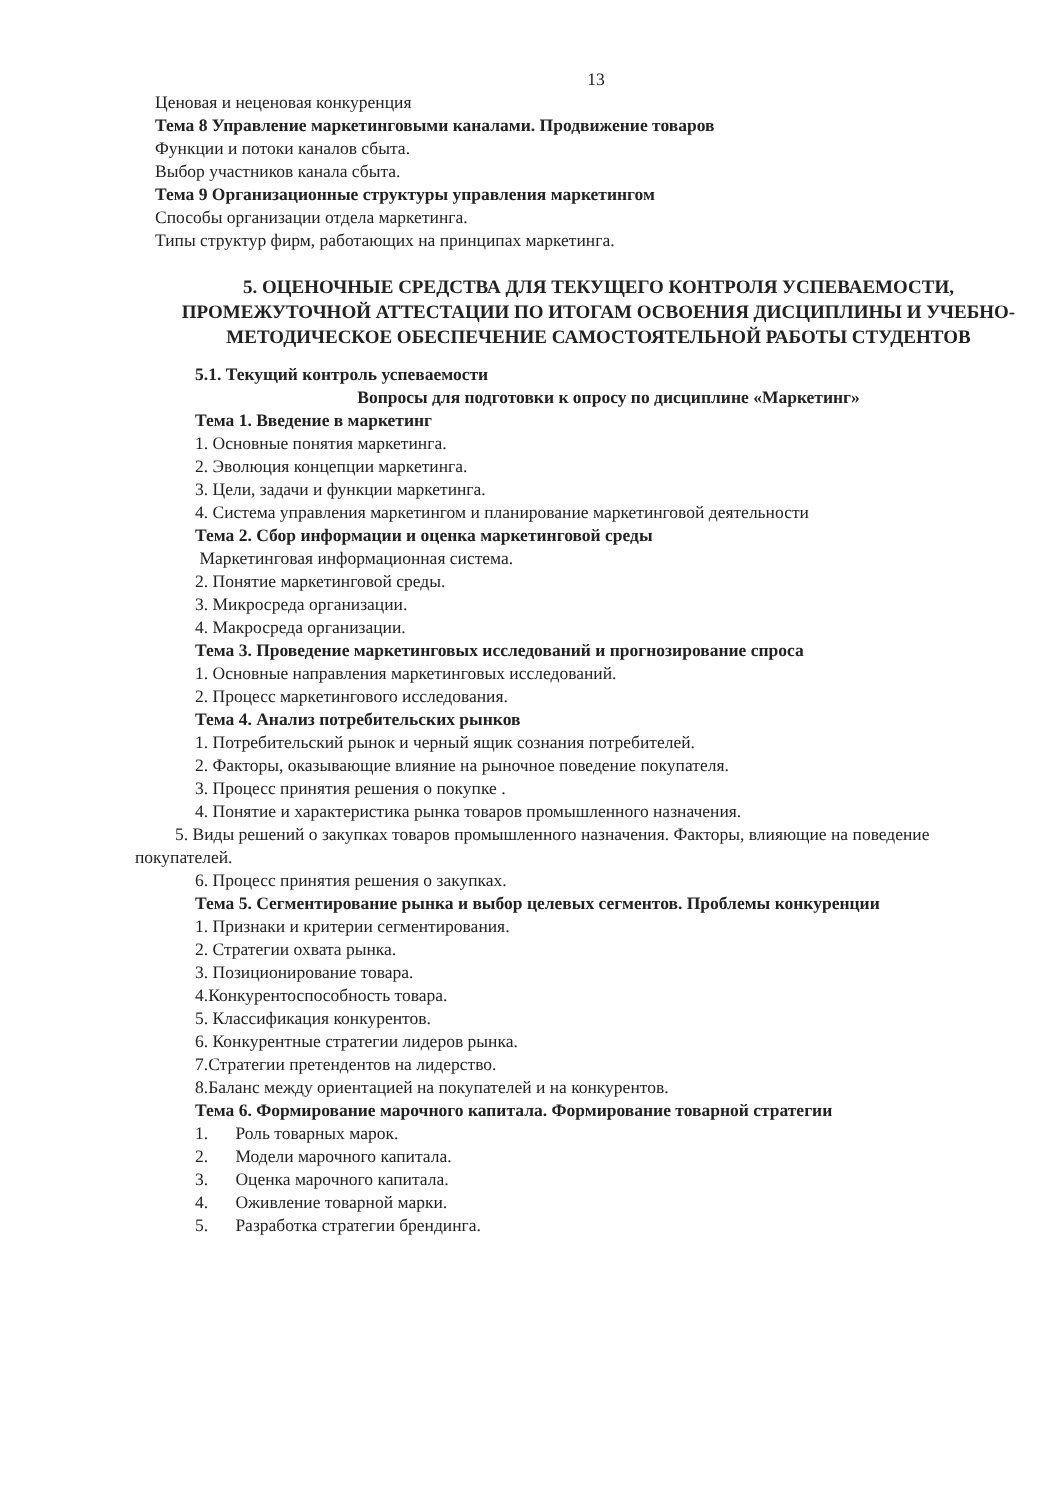13
Ценовая и неценовая конкуренция
Тема 8 Управление маркетинговыми каналами. Продвижение товаров
Функции и потоки каналов сбыта.
Выбор участников канала сбыта.
Тема 9 Организационные структуры управления маркетингом
Способы организации отдела маркетинга.
Типы структур фирм, работающих на принципах маркетинга.
5. ОЦЕНОЧНЫЕ СРЕДСТВА ДЛЯ ТЕКУЩЕГО КОНТРОЛЯ УСПЕВАЕМОСТИ, ПРОМЕЖУТОЧНОЙ АТТЕСТАЦИИ ПО ИТОГАМ ОСВОЕНИЯ ДИСЦИПЛИНЫ И УЧЕБНО-МЕТОДИЧЕСКОЕ ОБЕСПЕЧЕНИЕ САМОСТОЯТЕЛЬНОЙ РАБОТЫ СТУДЕНТОВ
5.1. Текущий контроль успеваемости
Вопросы для подготовки к опросу по дисциплине «Маркетинг»
Тема 1. Введение в маркетинг
1. Основные понятия маркетинга.
2. Эволюция концепции маркетинга.
3. Цели, задачи и функции маркетинга.
4. Система управления маркетингом и планирование маркетинговой деятельности
Тема 2. Сбор информации и оценка маркетинговой среды
Маркетинговая информационная система.
2. Понятие маркетинговой среды.
3. Микросреда организации.
4. Макросреда организации.
Тема 3. Проведение маркетинговых исследований и прогнозирование спроса
1. Основные направления маркетинговых исследований.
2. Процесс маркетингового исследования.
Тема 4. Анализ потребительских рынков
1. Потребительский рынок и черный ящик сознания потребителей.
2. Факторы, оказывающие влияние на рыночное поведение покупателя.
3. Процесс принятия решения о покупке .
4. Понятие и характеристика рынка товаров промышленного назначения.
5. Виды решений о закупках товаров промышленного назначения. Факторы, влияющие на поведение покупателей.
6. Процесс принятия решения о закупках.
Тема 5. Сегментирование рынка и выбор целевых сегментов. Проблемы конкуренции
1. Признаки и критерии сегментирования.
2. Стратегии охвата рынка.
3. Позиционирование товара.
4.Конкурентоспособность товара.
5. Классификация конкурентов.
6. Конкурентные стратегии лидеров рынка.
7.Стратегии претендентов на лидерство.
8.Баланс между ориентацией на покупателей и на конкурентов.
Тема 6. Формирование марочного капитала. Формирование товарной стратегии
1. Роль товарных марок.
2. Модели марочного капитала.
3. Оценка марочного капитала.
4. Оживление товарной марки.
5. Разработка стратегии брендинга.